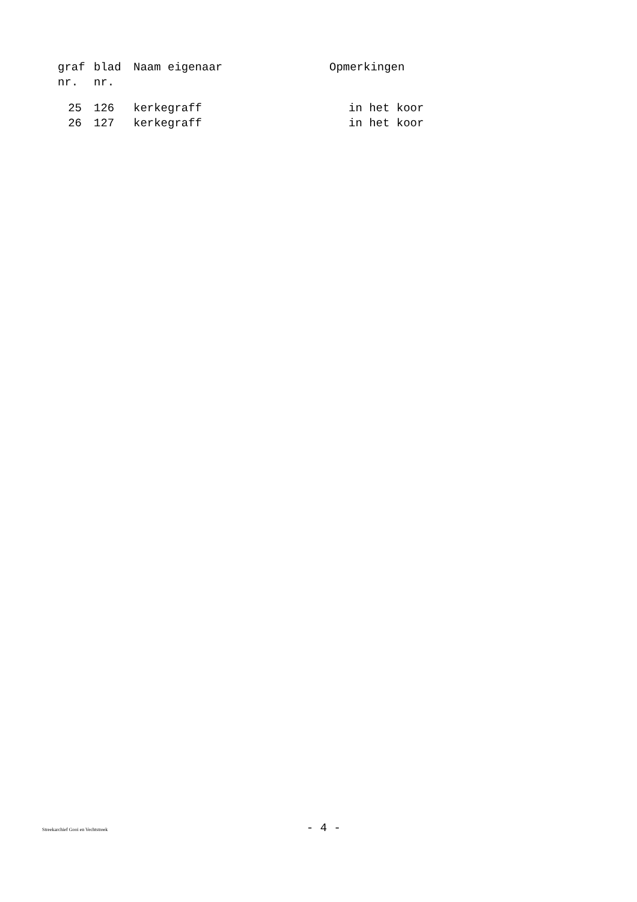| graf nr. | blad nr. | Naam eigenaar | Opmerkingen |
| --- | --- | --- | --- |
| 25 | 126 | kerkegraff | in het koor |
| 26 | 127 | kerkegraff | in het koor |
Streekarchief Gooi en Vechtstreek - 4 -